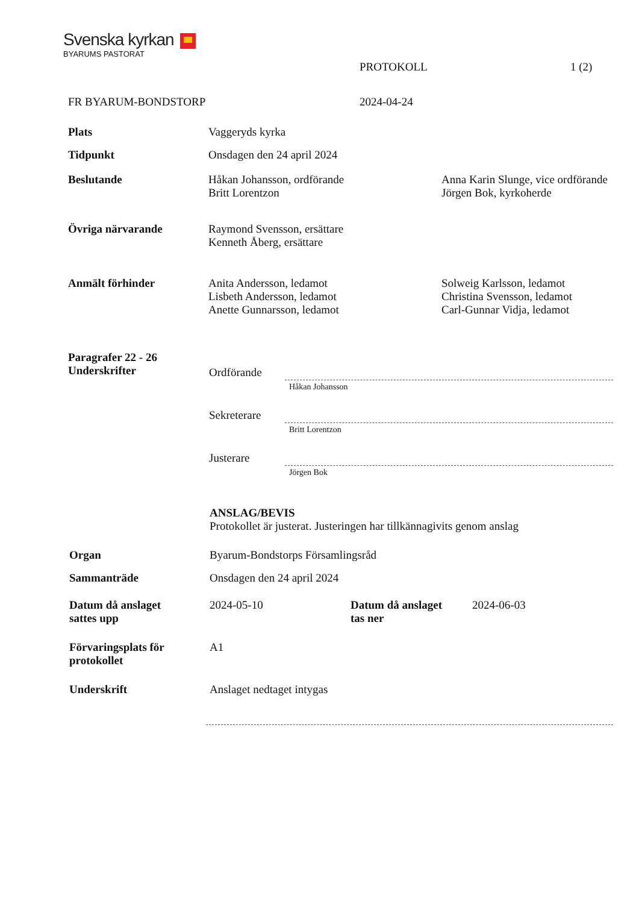Svenska kyrkan
BYARUMS PASTORAT
PROTOKOLL 1 (2)
FR BYARUM-BONDSTORP 2024-04-24
Plats Vaggeryds kyrka
Tidpunkt Onsdagen den 24 april 2024
Beslutande Håkan Johansson, ordförande
Britt Lorentzon
Anna Karin Slunge, vice ordförande
Jörgen Bok, kyrkoherde
Övriga närvarande Raymond Svensson, ersättare
Kenneth Åberg, ersättare
Anmält förhinder Anita Andersson, ledamot
Lisbeth Andersson, ledamot
Anette Gunnarsson, ledamot
Solweig Karlsson, ledamot
Christina Svensson, ledamot
Carl-Gunnar Vidja, ledamot
Paragrafer 22 - 26
Underskrifter
Ordförande
Håkan Johansson
Sekreterare
Britt Lorentzon
Justerare
Jörgen Bok
ANSLAG/BEVIS
Protokollet är justerat. Justeringen har tillkännagivits genom anslag
Organ Byarum-Bondstorps Församlingsråd
Sammanträde Onsdagen den 24 april 2024
Datum då anslaget
sattes upp
2024-05-10 Datum då anslaget
tas ner
2024-06-03
Förvaringsplats för
protokollet
A1
Underskrift Anslaget nedtaget intygas